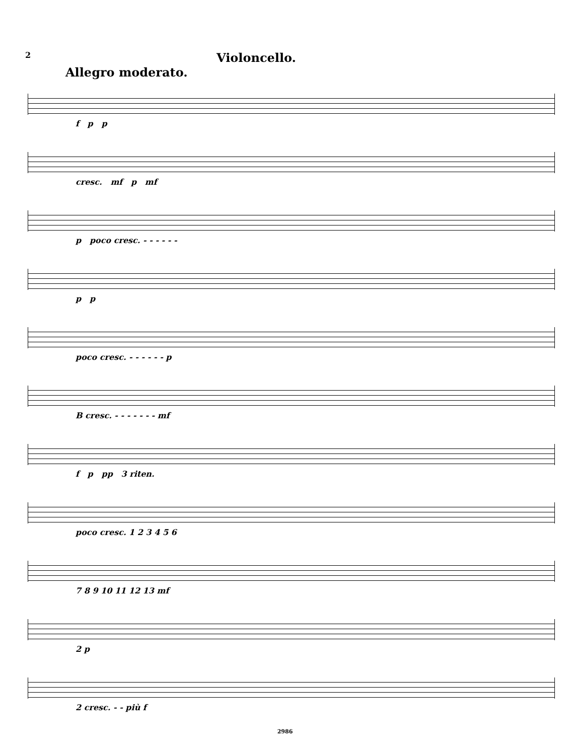2
Violoncello.
Allegro moderato.
f p p
cresc. mf p mf
p poco cresc. - - - - - -
p p
poco cresc. - - - - - - p
B cresc. - - - - - - - mf
f p pp 3 riten.
poco cresc. 1 2 3 4 5 6
7 8 9 10 11 12 13 mf
2 p
2 cresc. - - più f
2986